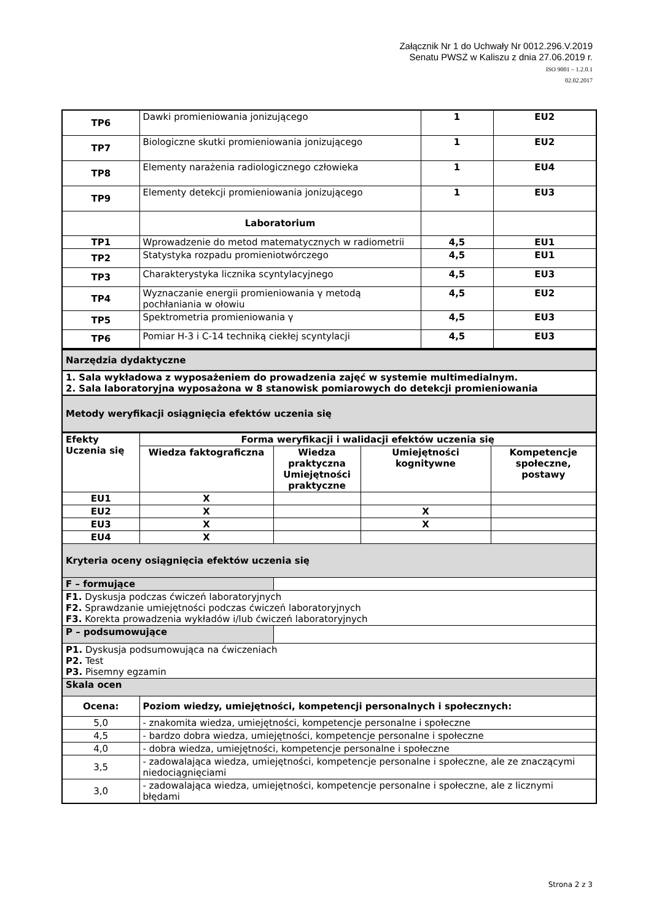Załącznik Nr 1 do Uchwały Nr 0012.296.V.2019
Senatu PWSZ w Kaliszu z dnia 27.06.2019 r.
ISO 9001 – 1.2.0.1
02.02.2017
| TP6 | Dawki promieniowania jonizującego | 1 | EU2 |
| TP7 | Biologiczne skutki promieniowania jonizującego | 1 | EU2 |
| TP8 | Elementy narażenia radiologicznego człowieka | 1 | EU4 |
| TP9 | Elementy detekcji promieniowania jonizującego | 1 | EU3 |
| | Laboratorium | | |
| TP1 | Wprowadzenie do metod matematycznych w radiometrii | 4,5 | EU1 |
| TP2 | Statystyka rozpadu promieniotwórczego | 4,5 | EU1 |
| TP3 | Charakterystyka licznika scyntylacyjnego | 4,5 | EU3 |
| TP4 | Wyznaczanie energii promieniowania γ metodą pochłaniania w ołowiu | 4,5 | EU2 |
| TP5 | Spektrometria promieniowania γ | 4,5 | EU3 |
| TP6 | Pomiar H-3 i C-14 techniką ciekłej scyntylacji | 4,5 | EU3 |
| Narzędzia dydaktyczne |
| 1. Sala wykładowa z wyposażeniem do prowadzenia zajęć w systemie multimedialnym. 2. Sala laboratoryjna wyposażona w 8 stanowisk pomiarowych do detekcji promieniowania |
| Metody weryfikacji osiągnięcia efektów uczenia się |
| Efekty Uczenia się | Forma weryfikacji i walidacji efektów uczenia się | | | |
| | Wiedza faktograficzna | Wiedza praktyczna Umiejętności praktyczne | Umiejętności kognitywne | Kompetencje społeczne, postawy |
| EU1 | X | | | |
| EU2 | X | | X | |
| EU3 | X | | X | |
| EU4 | X | | | |
| Kryteria oceny osiągnięcia efektów uczenia się | | | | |
| F – formujące | | | | |
| F1. Dyskusja podczas ćwiczeń laboratoryjnych F2. Sprawdzanie umiejętności podczas ćwiczeń laboratoryjnych F3. Korekta prowadzenia wykładów i/lub ćwiczeń laboratoryjnych | | | | |
| P – podsumowujące | | | | |
| P1. Dyskusja podsumowująca na ćwiczeniach P2. Test P3. Pisemny egzamin | | | | |
| Skala ocen | | | | |
| Ocena: | Poziom wiedzy, umiejętności, kompetencji personalnych i społecznych: | | | |
| 5,0 | - znakomita wiedza, umiejętności, kompetencje personalne i społeczne | | | |
| 4,5 | - bardzo dobra wiedza, umiejętności, kompetencje personalne i społeczne | | | |
| 4,0 | - dobra wiedza, umiejętności, kompetencje personalne i społeczne | | | |
| 3,5 | - zadowalająca wiedza, umiejętności, kompetencje personalne i społeczne, ale ze znaczącymi niedociągnięciami | | | |
| 3,0 | - zadowalająca wiedza, umiejętności, kompetencje personalne i społeczne, ale z licznymi błędami | | | |
Strona 2 z 3